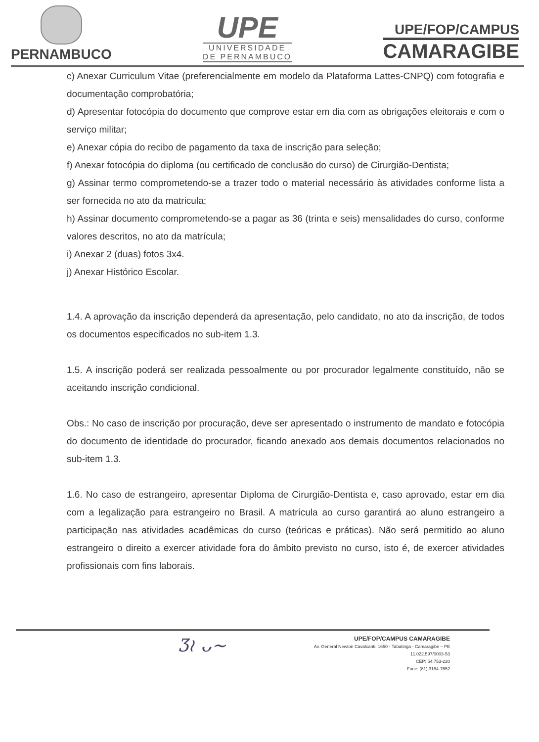PERNAMBUCO
UPE
UNIVERSIDADE
DE PERNAMBUCO
UPE/FOP/CAMPUS
CAMARAGIBE
c) Anexar Curriculum Vitae (preferencialmente em modelo da Plataforma Lattes-CNPQ) com fotografia e documentação comprobatória;
d) Apresentar fotocópia do documento que comprove estar em dia com as obrigações eleitorais e com o serviço militar;
e) Anexar cópia do recibo de pagamento da taxa de inscrição para seleção;
f) Anexar fotocópia do diploma (ou certificado de conclusão do curso) de Cirurgião-Dentista;
g) Assinar termo comprometendo-se a trazer todo o material necessário às atividades conforme lista a ser fornecida no ato da matricula;
h) Assinar documento comprometendo-se a pagar as 36 (trinta e seis) mensalidades do curso, conforme valores descritos, no ato da matrícula;
i) Anexar 2 (duas) fotos 3x4.
j) Anexar Histórico Escolar.
1.4. A aprovação da inscrição dependerá da apresentação, pelo candidato, no ato da inscrição, de todos os documentos especificados no sub-item 1.3.
1.5. A inscrição poderá ser realizada pessoalmente ou por procurador legalmente constituído, não se aceitando inscrição condicional.
Obs.: No caso de inscrição por procuração, deve ser apresentado o instrumento de mandato e fotocópia do documento de identidade do procurador, ficando anexado aos demais documentos relacionados no sub-item 1.3.
1.6. No caso de estrangeiro, apresentar Diploma de Cirurgião-Dentista e, caso aprovado, estar em dia com a legalização para estrangeiro no Brasil. A matrícula ao curso garantirá ao aluno estrangeiro a participação nas atividades acadêmicas do curso (teóricas e práticas). Não será permitido ao aluno estrangeiro o direito a exercer atividade fora do âmbito previsto no curso, isto é, de exercer atividades profissionais com fins laborais.
Ʒ≀ ᴗ~
UPE/FOP/CAMPUS CAMARAGIBE
Av. General Newton Cavalcanti, 1650 - Tabatinga - Camaragibe – PE
11.022.597/0003-53
CEP: 54.753-220
Fone: (81) 3184-7652